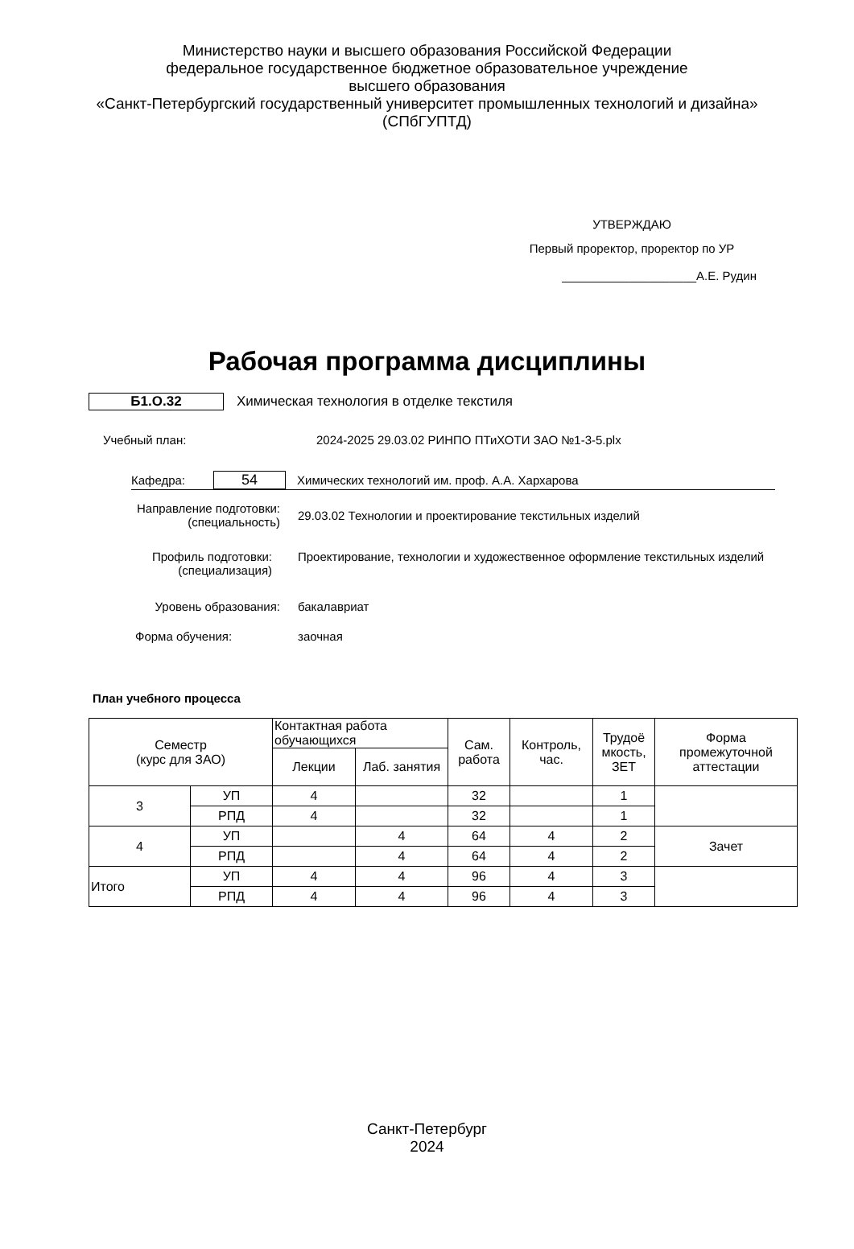Министерство науки и высшего образования Российской Федерации
федеральное государственное бюджетное образовательное учреждение
высшего образования
«Санкт-Петербургский государственный университет промышленных технологий и дизайна»
(СПбГУПТД)
УТВЕРЖДАЮ
Первый проректор, проректор по УР
____________________А.Е. Рудин
Рабочая программа дисциплины
Б1.О.32
Химическая технология в отделке текстиля
Учебный план:
2024-2025 29.03.02 РИНПО ПТиХОТИ ЗАО №1-3-5.plx
Кафедра:
54
Химических технологий им. проф. А.А. Хархарова
Направление подготовки:
(специальность)
29.03.02 Технологии и проектирование текстильных изделий
Профиль подготовки:
(специализация)
Проектирование, технологии и художественное оформление текстильных изделий
Уровень образования: бакалавриат
Форма обучения: заочная
План учебного процесса
| Семестр (курс для ЗАО) | | Контактная работа обучающихся | | Сам. работа | Контроль, час. | Трудоё мкость, ЗЕТ | Форма промежуточной аттестации |
| --- | --- | --- | --- | --- | --- | --- | --- |
| | | Лекции | Лаб. занятия | | | | |
| 3 | УП | 4 | | 32 | | 1 | |
| | РПД | 4 | | 32 | | 1 | |
| 4 | УП | | 4 | 64 | 4 | 2 | Зачет |
| | РПД | | 4 | 64 | 4 | 2 | |
| Итого | УП | 4 | 4 | 96 | 4 | 3 | |
| | РПД | 4 | 4 | 96 | 4 | 3 | |
Санкт-Петербург
2024